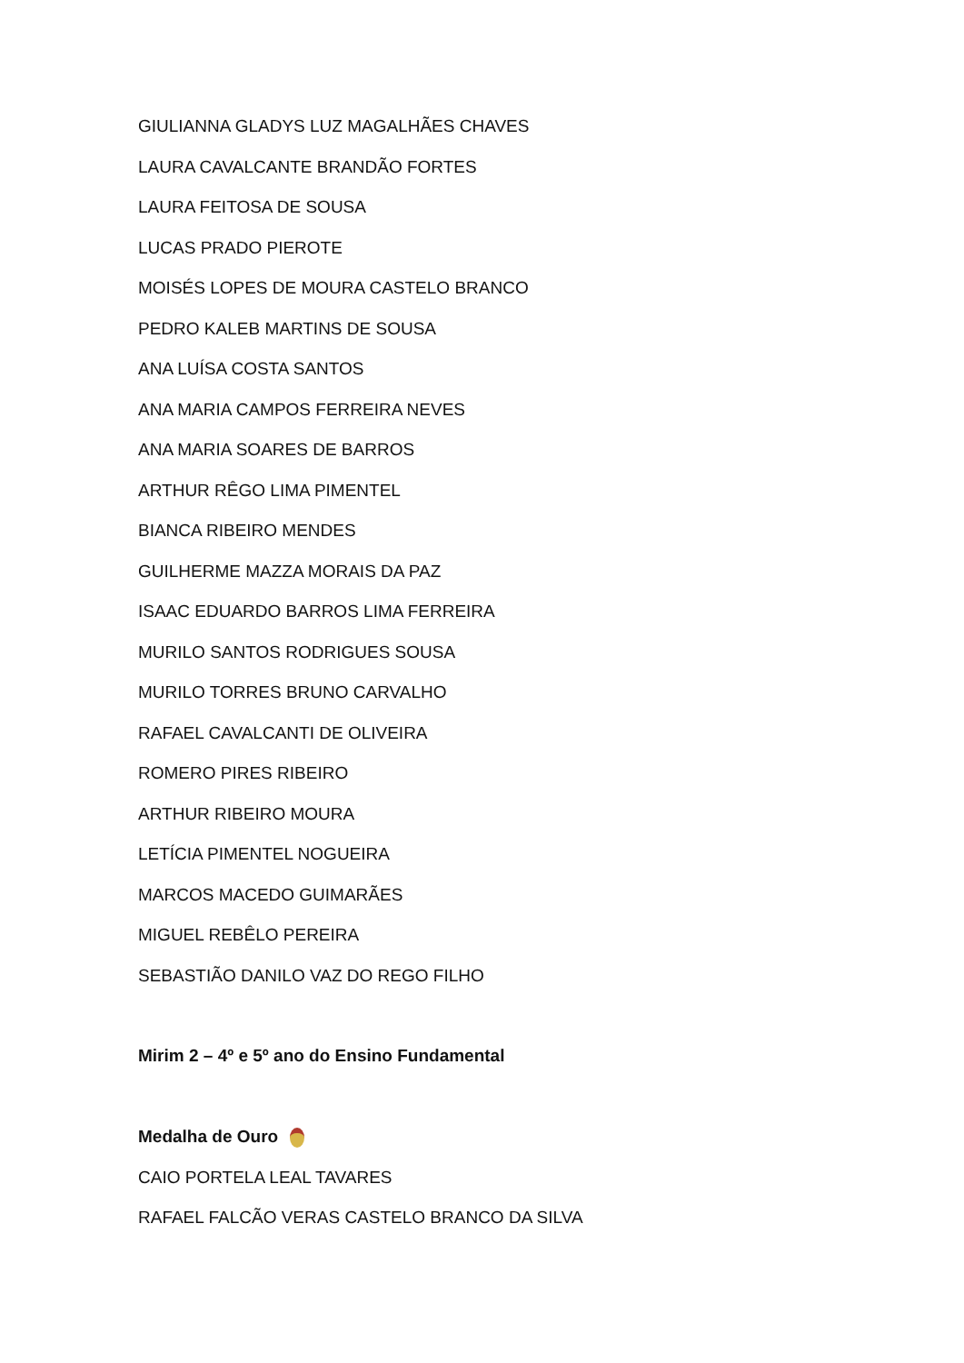GIULIANNA GLADYS LUZ MAGALHÃES CHAVES
LAURA CAVALCANTE BRANDÃO FORTES
LAURA FEITOSA DE SOUSA
LUCAS PRADO PIEROTE
MOISÉS LOPES DE MOURA CASTELO BRANCO
PEDRO KALEB MARTINS DE SOUSA
ANA LUÍSA COSTA SANTOS
ANA MARIA CAMPOS FERREIRA NEVES
ANA MARIA SOARES DE BARROS
ARTHUR RÊGO LIMA PIMENTEL
BIANCA RIBEIRO MENDES
GUILHERME MAZZA MORAIS DA PAZ
ISAAC EDUARDO BARROS LIMA FERREIRA
MURILO SANTOS RODRIGUES SOUSA
MURILO TORRES BRUNO CARVALHO
RAFAEL CAVALCANTI DE OLIVEIRA
ROMERO PIRES RIBEIRO
ARTHUR RIBEIRO MOURA
LETÍCIA PIMENTEL NOGUEIRA
MARCOS MACEDO GUIMARÃES
MIGUEL REBÊLO PEREIRA
SEBASTIÃO DANILO VAZ DO REGO FILHO
Mirim 2 – 4º e 5º ano do Ensino Fundamental
Medalha de Ouro
CAIO PORTELA LEAL TAVARES
RAFAEL FALCÃO VERAS CASTELO BRANCO DA SILVA